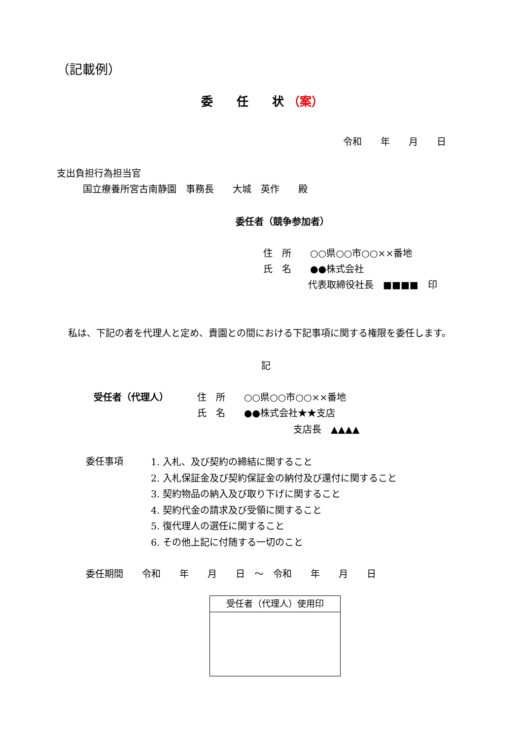（記載例）
委　　任　　状 （案）
令和　　年　　月　　日
支出負担行為担当官
国立療養所宮古南静園　事務長　　大城　英作　　殿
委任者（競争参加者）
住　所　　○○県○○市○○××番地
氏　名　　●●株式会社
代表取締役社長　■■■■　印
私は、下記の者を代理人と定め、貴園との間における下記事項に関する権限を委任します。
記
受任者（代理人） 住　所　　○○県○○市○○××番地
氏　名　　●●株式会社★★支店
支店長　▲▲▲▲
委任事項
1. 入札、及び契約の締結に関すること
2. 入札保証金及び契約保証金の納付及び還付に関すること
3. 契約物品の納入及び取り下げに関すること
4. 契約代金の請求及び受領に関すること
5. 復代理人の選任に関すること
6. その他上記に付随する一切のこと
委任期間　　令和　　年　　月　　日　～　令和　　年　　月　　日
受任者（代理人）使用印